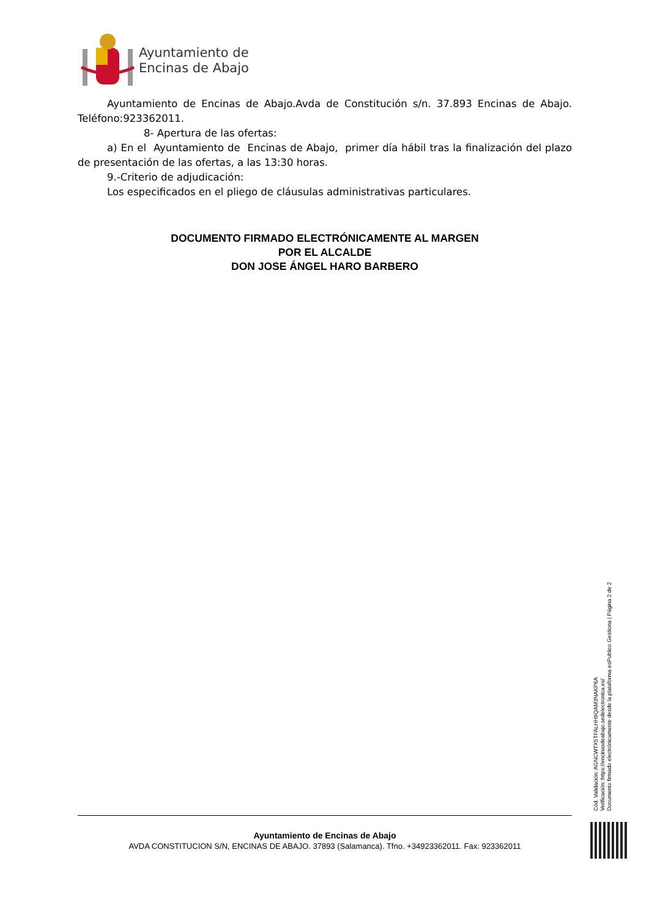Ayuntamiento de
Encinas de Abajo
Ayuntamiento de Encinas de Abajo.Avda de Constitución s/n. 37.893 Encinas de Abajo. Teléfono:923362011.
8- Apertura de las ofertas:
a) En el Ayuntamiento de Encinas de Abajo, primer día hábil tras la finalización del plazo de presentación de las ofertas, a las 13:30 horas.
9.-Criterio de adjudicación:
Los especificados en el pliego de cláusulas administrativas particulares.
DOCUMENTO FIRMADO ELECTRÓNICAMENTE AL MARGEN
POR EL ALCALDE
DON JOSE ÁNGEL HARO BARBERO
Ayuntamiento de Encinas de Abajo
AVDA CONSTITUCION S/N, ENCINAS DE ABAJO. 37893 (Salamanca). Tfno. +34923362011. Fax: 923362011
Cód. Validación: AGNCWTX5TFALHH9QAM3NAKP6A
Verificación: https://encinasdeabajo.sedelectronica.es/
Documento firmado electrónicamente desde la plataforma esPublico Gestiona | Página 2 de 2